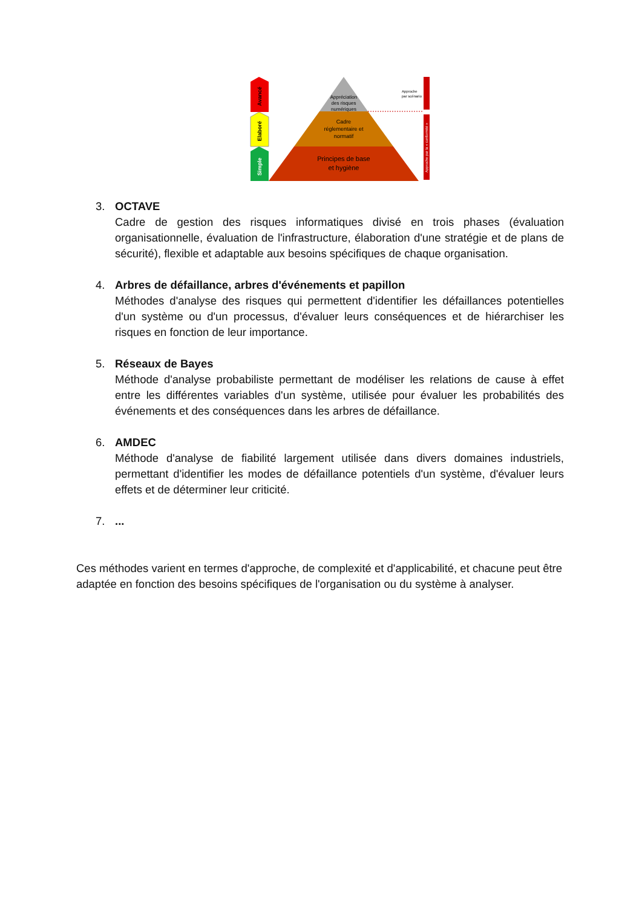Avancé
Elaboré
Simple
Appréciation
des risques
numériques
Cadre
réglementaire et
normatif
Principes de base
et hygiène
Approche
par scénario
Approche par la « conformité »
3. OCTAVE
Cadre de gestion des risques informatiques divisé en trois phases (évaluation organisationnelle, évaluation de l'infrastructure, élaboration d'une stratégie et de plans de sécurité), flexible et adaptable aux besoins spécifiques de chaque organisation.
4. Arbres de défaillance, arbres d'événements et papillon
Méthodes d'analyse des risques qui permettent d'identifier les défaillances potentielles d'un système ou d'un processus, d'évaluer leurs conséquences et de hiérarchiser les risques en fonction de leur importance.
5. Réseaux de Bayes
Méthode d'analyse probabiliste permettant de modéliser les relations de cause à effet entre les différentes variables d'un système, utilisée pour évaluer les probabilités des événements et des conséquences dans les arbres de défaillance.
6. AMDEC
Méthode d'analyse de fiabilité largement utilisée dans divers domaines industriels, permettant d'identifier les modes de défaillance potentiels d'un système, d'évaluer leurs effets et de déterminer leur criticité.
7. ...
Ces méthodes varient en termes d'approche, de complexité et d'applicabilité, et chacune peut être adaptée en fonction des besoins spécifiques de l'organisation ou du système à analyser.